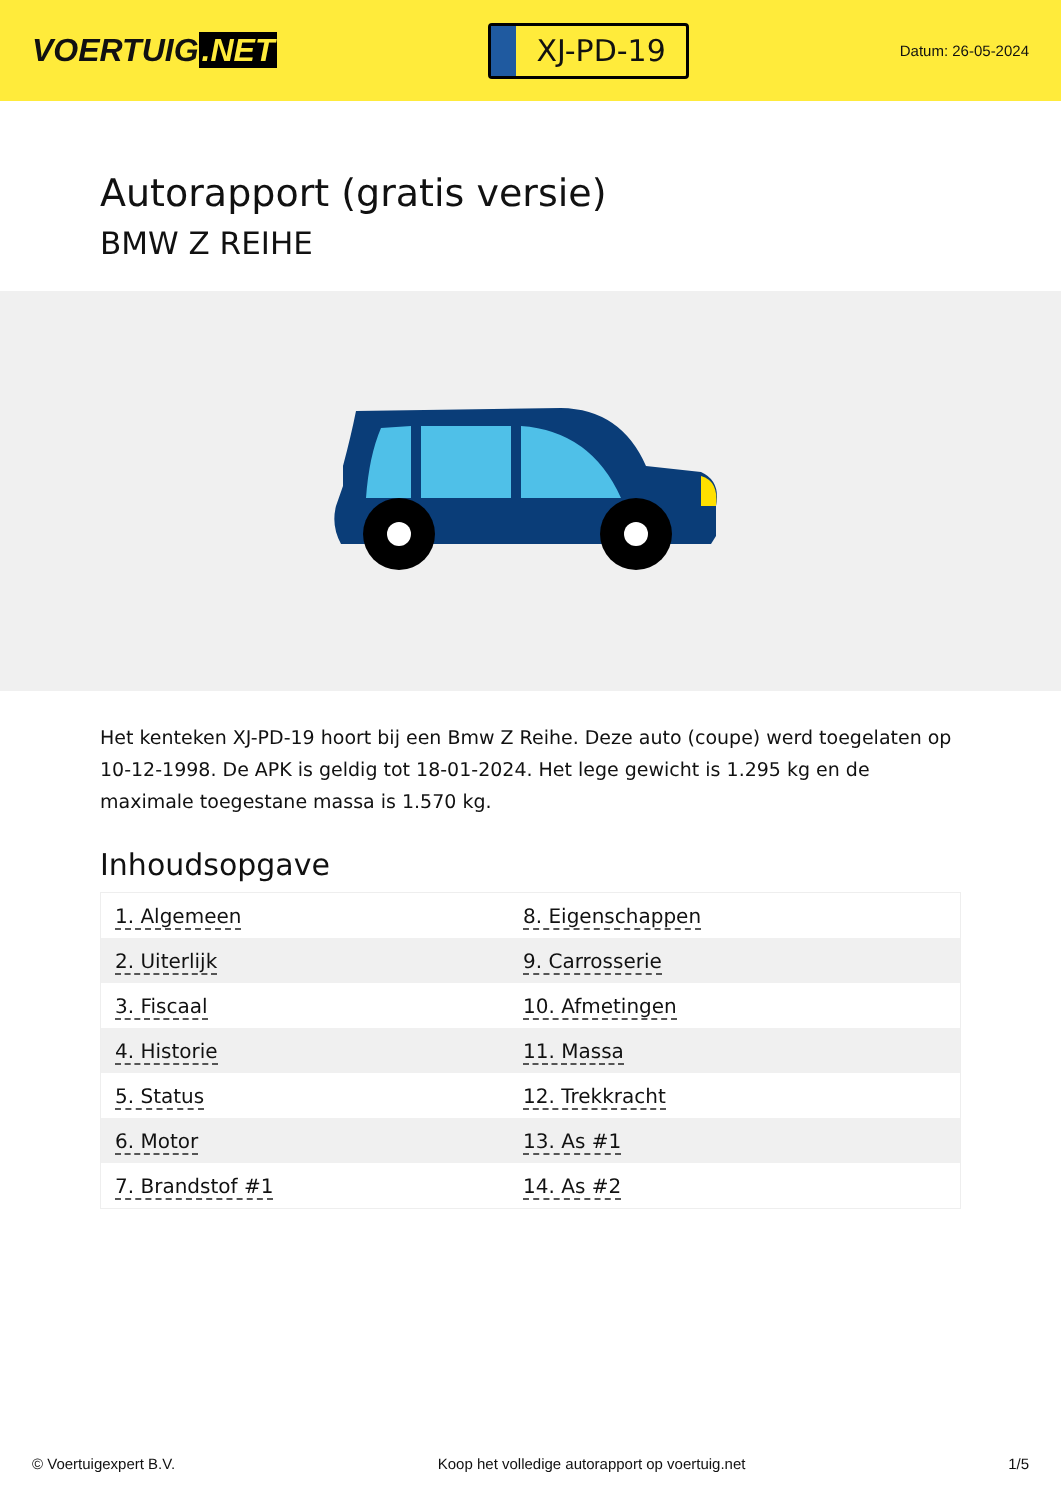VOERTUIG.NET
XJ-PD-19
Datum: 26-05-2024
Autorapport (gratis versie)
BMW Z REIHE
Het kenteken XJ-PD-19 hoort bij een Bmw Z Reihe. Deze auto (coupe) werd toegelaten op 10-12-1998. De APK is geldig tot 18-01-2024. Het lege gewicht is 1.295 kg en de maximale toegestane massa is 1.570 kg.
Inhoudsopgave
| 1. Algemeen | 8. Eigenschappen |
| 2. Uiterlijk | 9. Carrosserie |
| 3. Fiscaal | 10. Afmetingen |
| 4. Historie | 11. Massa |
| 5. Status | 12. Trekkracht |
| 6. Motor | 13. As #1 |
| 7. Brandstof #1 | 14. As #2 |
© Voertuigexpert B.V. Koop het volledige autorapport op voertuig.net 1/5